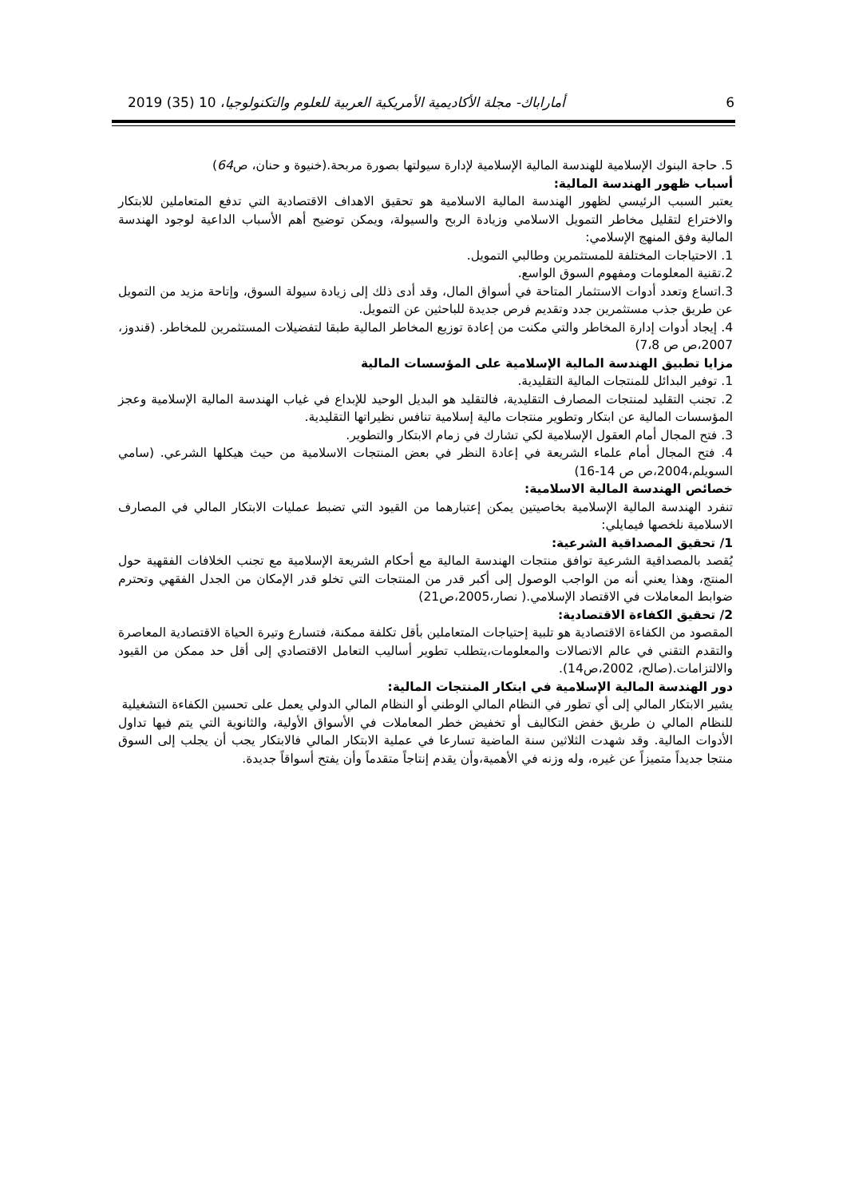2019 (35) 10 ،أماراباك- مجلة الأكاديمية الأمريكية العربية للعلوم والتكنولوجيا 6
5. حاجة البنوك الإسلامية للهندسة المالية الإسلامية لإدارة سيولتها بصورة مربحة.(خنيوة و حنان، ص64)
أسباب ظهور الهندسة المالية:
يعتبر السبب الرئيسي لظهور الهندسة المالية الاسلامية هو تحقيق الاهداف الاقتصادية التي تدفع المتعاملين للابتكار والاختراع لتقليل مخاطر التمويل الاسلامي وزيادة الربح والسيولة، ويمكن توضيح أهم الأسباب الداعية لوجود الهندسة المالية وفق المنهج الإسلامي:
1. الاحتياجات المختلفة للمستثمرين وطالبي التمويل.
2.تقنية المعلومات ومفهوم السوق الواسع.
3.اتساع وتعدد أدوات الاستثمار المتاحة في أسواق المال، وقد أدى ذلك إلى زيادة سيولة السوق، وإتاحة مزيد من التمويل عن طريق جذب مستثمرين جدد وتقديم فرص جديدة للباحثين عن التمويل.
4. إيجاد أدوات إدارة المخاطر والتي مكنت من إعادة توزيع المخاطر المالية طبقا لتفضيلات المستثمرين للمخاطر. (قندوز، 2007،ص ص 7،8)
مزايا تطبيق الهندسة المالية الإسلامية على المؤسسات المالية
1. توفير البدائل للمنتجات المالية التقليدية.
2. تجنب التقليد لمنتجات المصارف التقليدية، فالتقليد هو البديل الوحيد للإبداع في غياب الهندسة المالية الإسلامية وعجز المؤسسات المالية عن ابتكار وتطوير منتجات مالية إسلامية تنافس نظيراتها التقليدية.
3. فتح المجال أمام العقول الإسلامية لكي تشارك في زمام الابتكار والتطوير.
4. فتح المجال أمام علماء الشريعة في إعادة النظر في بعض المنتجات الاسلامية من حيث هيكلها الشرعي. (سامي السويلم،2004،ص ص 14-16)
خصائص الهندسة المالية الاسلامية:
تنفرد الهندسة المالية الإسلامية بخاصيتين يمكن إعتبارهما من القيود التي تضبط عمليات الابتكار المالي في المصارف الاسلامية نلخصها فيمايلي:
1/ تحقيق المصداقية الشرعية:
يُقصد بالمصداقية الشرعية توافق منتجات الهندسة المالية مع أحكام الشريعة الإسلامية مع تجنب الخلافات الفقهية حول المنتج، وهذا يعني أنه من الواجب الوصول إلى أكبر قدر من المنتجات التي تخلو قدر الإمكان من الجدل الفقهي وتحترم ضوابط المعاملات في الاقتصاد الإسلامي.( نصار،2005،ص21)
2/ تحقيق الكفاءة الاقتصادية:
المقصود من الكفاءة الاقتصادية هو تلبية إحتياجات المتعاملين بأقل تكلفة ممكنة، فتسارع وتيرة الحياة الاقتصادية المعاصرة والتقدم التقني في عالم الاتصالات والمعلومات،يتطلب تطوير أساليب التعامل الاقتصادي إلى أقل حد ممكن من القيود والالتزامات.(صالح، 2002،ص14).
دور الهندسة المالية الإسلامية في ابتكار المنتجات المالية:
يشير الابتكار المالي إلى أي تطور في النظام المالي الوطني أو النظام المالي الدولي يعمل على تحسين الكفاءة التشغيلية
للنظام المالي ن طريق خفض التكاليف أو تخفيض خطر المعاملات في الأسواق الأولية، والثانوية التي يتم فيها تداول الأدوات المالية. وقد شهدت الثلاثين سنة الماضية تسارعا في عملية الابتكار المالي فالابتكار يجب أن يجلب إلى السوق منتجا جديداً متميزاً عن غيره، وله وزنه في الأهمية،وأن يقدم إنتاجاً متقدماً وأن يفتح أسواقاً جديدة.